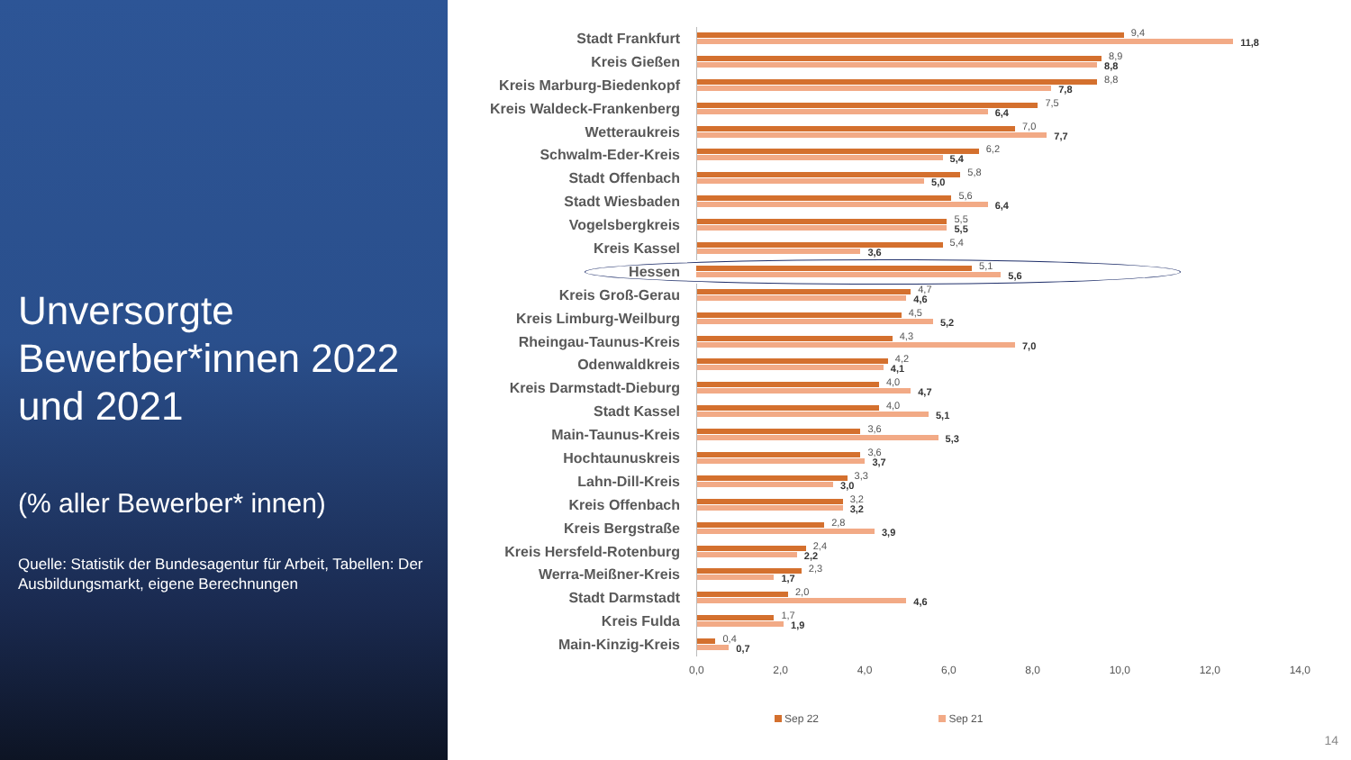Unversorgte Bewerber*innen 2022 und 2021
(% aller Bewerber* innen)
Quelle: Statistik der Bundesagentur für Arbeit, Tabellen: Der Ausbildungsmarkt, eigene Berechnungen
Stadt Frankfurt
9,4
11,8
Kreis Gießen
8,9
8,8
Kreis Marburg-Biedenkopf
8,8
7,8
Kreis Waldeck-Frankenberg
7,5
6,4
Wetteraukreis
7,0
7,7
Schwalm-Eder-Kreis
6,2
5,4
Stadt Offenbach
5,8
5,0
Stadt Wiesbaden
5,6
6,4
Vogelsbergkreis
5,5
5,5
Kreis Kassel
5,4
3,6
Hessen
5,1
5,6
Kreis Groß-Gerau
4,7
4,6
Kreis Limburg-Weilburg
4,5
5,2
Rheingau-Taunus-Kreis
4,3
7,0
Odenwaldkreis
4,2
4,1
Kreis Darmstadt-Dieburg
4,0
4,7
Stadt Kassel
4,0
5,1
Main-Taunus-Kreis
3,6
5,3
Hochtaunuskreis
3,6
3,7
Lahn-Dill-Kreis
3,3
3,0
Kreis Offenbach
3,2
3,2
Kreis Bergstraße
2,8
3,9
Kreis Hersfeld-Rotenburg
2,4
2,2
Werra-Meißner-Kreis
2,3
1,7
Stadt Darmstadt
2,0
4,6
Kreis Fulda
1,7
1,9
Main-Kinzig-Kreis
0,4
0,7
0,0 2,0 4,0 6,0 8,0 10,0 12,0 14,0
Sep 22 Sep 21
14